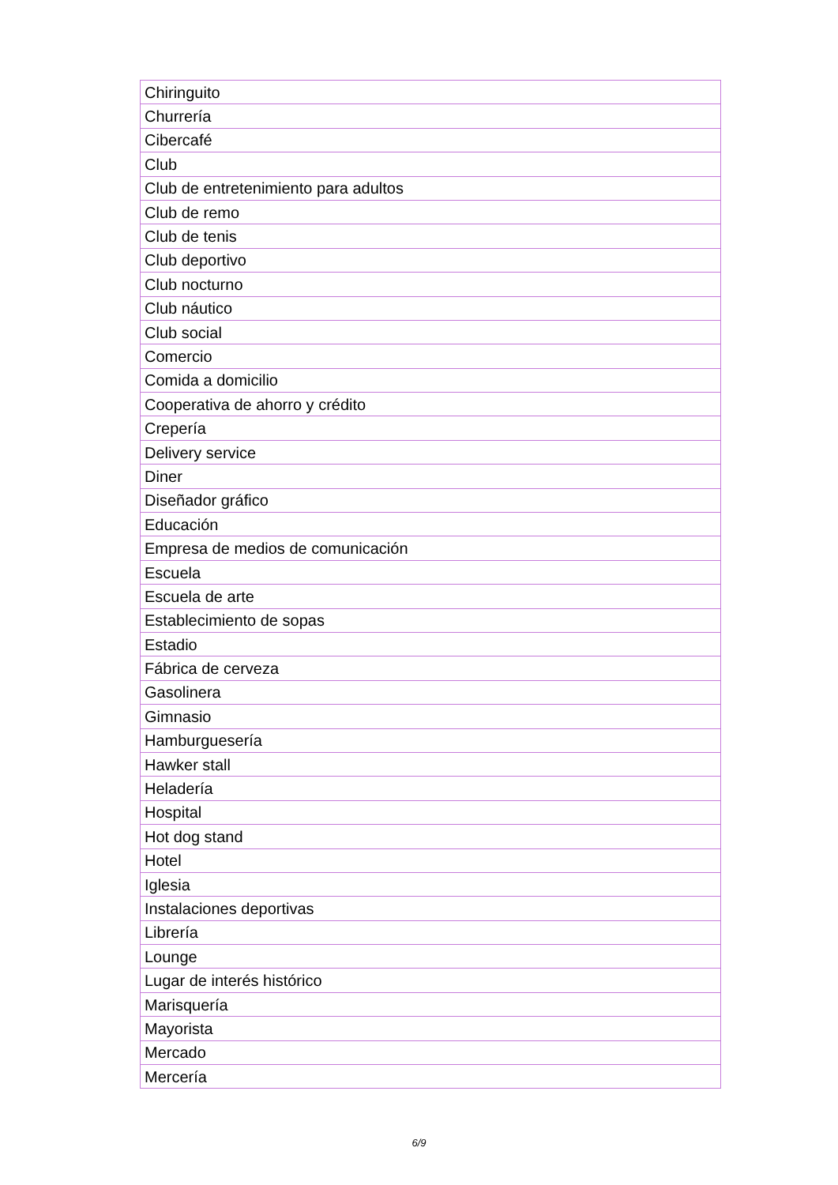| Chiringuito |
| Churrería |
| Cibercafé |
| Club |
| Club de entretenimiento para adultos |
| Club de remo |
| Club de tenis |
| Club deportivo |
| Club nocturno |
| Club náutico |
| Club social |
| Comercio |
| Comida a domicilio |
| Cooperativa de ahorro y crédito |
| Crepería |
| Delivery service |
| Diner |
| Diseñador gráfico |
| Educación |
| Empresa de medios de comunicación |
| Escuela |
| Escuela de arte |
| Establecimiento de sopas |
| Estadio |
| Fábrica de cerveza |
| Gasolinera |
| Gimnasio |
| Hamburguesería |
| Hawker stall |
| Heladería |
| Hospital |
| Hot dog stand |
| Hotel |
| Iglesia |
| Instalaciones deportivas |
| Librería |
| Lounge |
| Lugar de interés histórico |
| Marisquería |
| Mayorista |
| Mercado |
| Mercería |
6/9